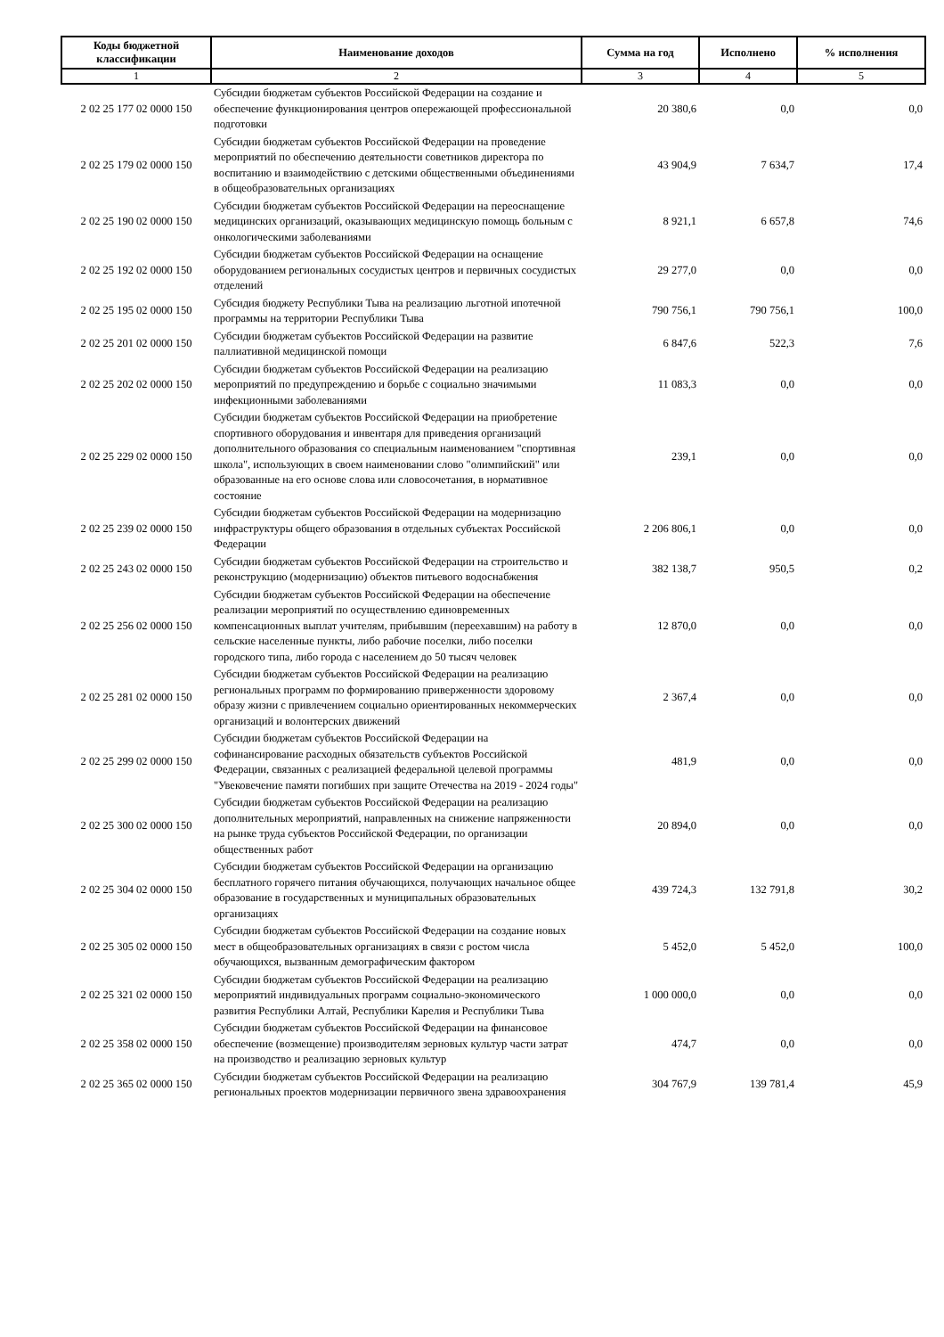| Коды бюджетной классификации | Наименование доходов | Сумма на год | Исполнено | % исполнения |
| --- | --- | --- | --- | --- |
| 1 | 2 | 3 | 4 | 5 |
| 2 02 25 177 02 0000 150 | Субсидии бюджетам субъектов Российской Федерации на создание и обеспечение функционирования центров опережающей профессиональной подготовки | 20 380,6 | 0,0 | 0,0 |
| 2 02 25 179 02 0000 150 | Субсидии бюджетам субъектов Российской Федерации на проведение мероприятий по обеспечению деятельности советников директора по воспитанию и взаимодействию с детскими общественными объединениями в общеобразовательных организациях | 43 904,9 | 7 634,7 | 17,4 |
| 2 02 25 190 02 0000 150 | Субсидии бюджетам субъектов Российской Федерации на переоснащение медицинских организаций, оказывающих медицинскую помощь больным с онкологическими заболеваниями | 8 921,1 | 6 657,8 | 74,6 |
| 2 02 25 192 02 0000 150 | Субсидии бюджетам субъектов Российской Федерации на оснащение оборудованием региональных сосудистых центров и первичных сосудистых отделений | 29 277,0 | 0,0 | 0,0 |
| 2 02 25 195 02 0000 150 | Субсидия бюджету Республики Тыва на реализацию льготной ипотечной программы на территории Республики Тыва | 790 756,1 | 790 756,1 | 100,0 |
| 2 02 25 201 02 0000 150 | Субсидии бюджетам субъектов Российской Федерации на развитие паллиативной медицинской помощи | 6 847,6 | 522,3 | 7,6 |
| 2 02 25 202 02 0000 150 | Субсидии бюджетам субъектов Российской Федерации на реализацию мероприятий по предупреждению и борьбе с социально значимыми инфекционными заболеваниями | 11 083,3 | 0,0 | 0,0 |
| 2 02 25 229 02 0000 150 | Субсидии бюджетам субъектов Российской Федерации на приобретение спортивного оборудования и инвентаря для приведения организаций дополнительного образования со специальным наименованием "спортивная школа", использующих в своем наименовании слово "олимпийский" или образованные на его основе слова или словосочетания, в нормативное состояние | 239,1 | 0,0 | 0,0 |
| 2 02 25 239 02 0000 150 | Субсидии бюджетам субъектов Российской Федерации на модернизацию инфраструктуры общего образования в отдельных субъектах Российской Федерации | 2 206 806,1 | 0,0 | 0,0 |
| 2 02 25 243 02 0000 150 | Субсидии бюджетам субъектов Российской Федерации на строительство и реконструкцию (модернизацию) объектов питьевого водоснабжения | 382 138,7 | 950,5 | 0,2 |
| 2 02 25 256 02 0000 150 | Субсидии бюджетам субъектов Российской Федерации на обеспечение реализации мероприятий по осуществлению единовременных компенсационных выплат учителям, прибывшим (переехавшим) на работу в сельские населенные пункты, либо рабочие поселки, либо поселки городского типа, либо города с населением до 50 тысяч человек | 12 870,0 | 0,0 | 0,0 |
| 2 02 25 281 02 0000 150 | Субсидии бюджетам субъектов Российской Федерации на реализацию региональных программ по формированию приверженности здоровому образу жизни с привлечением социально ориентированных некоммерческих организаций и волонтерских движений | 2 367,4 | 0,0 | 0,0 |
| 2 02 25 299 02 0000 150 | Субсидии бюджетам субъектов Российской Федерации на софинансирование расходных обязательств субъектов Российской Федерации, связанных с реализацией федеральной целевой программы "Увековечение памяти погибших при защите Отечества на 2019 - 2024 годы" | 481,9 | 0,0 | 0,0 |
| 2 02 25 300 02 0000 150 | Субсидии бюджетам субъектов Российской Федерации на реализацию дополнительных мероприятий, направленных на снижение напряженности на рынке труда субъектов Российской Федерации, по организации общественных работ | 20 894,0 | 0,0 | 0,0 |
| 2 02 25 304 02 0000 150 | Субсидии бюджетам субъектов Российской Федерации на организацию бесплатного горячего питания обучающихся, получающих начальное общее образование в государственных и муниципальных образовательных организациях | 439 724,3 | 132 791,8 | 30,2 |
| 2 02 25 305 02 0000 150 | Субсидии бюджетам субъектов Российской Федерации на создание новых мест в общеобразовательных организациях в связи с ростом числа обучающихся, вызванным демографическим фактором | 5 452,0 | 5 452,0 | 100,0 |
| 2 02 25 321 02 0000 150 | Субсидии бюджетам субъектов Российской Федерации на реализацию мероприятий индивидуальных программ социально-экономического развития Республики Алтай, Республики Карелия и Республики Тыва | 1 000 000,0 | 0,0 | 0,0 |
| 2 02 25 358 02 0000 150 | Субсидии бюджетам субъектов Российской Федерации на финансовое обеспечение (возмещение) производителям зерновых культур части затрат на производство и реализацию зерновых культур | 474,7 | 0,0 | 0,0 |
| 2 02 25 365 02 0000 150 | Субсидии бюджетам субъектов Российской Федерации на реализацию региональных проектов модернизации первичного звена здравоохранения | 304 767,9 | 139 781,4 | 45,9 |